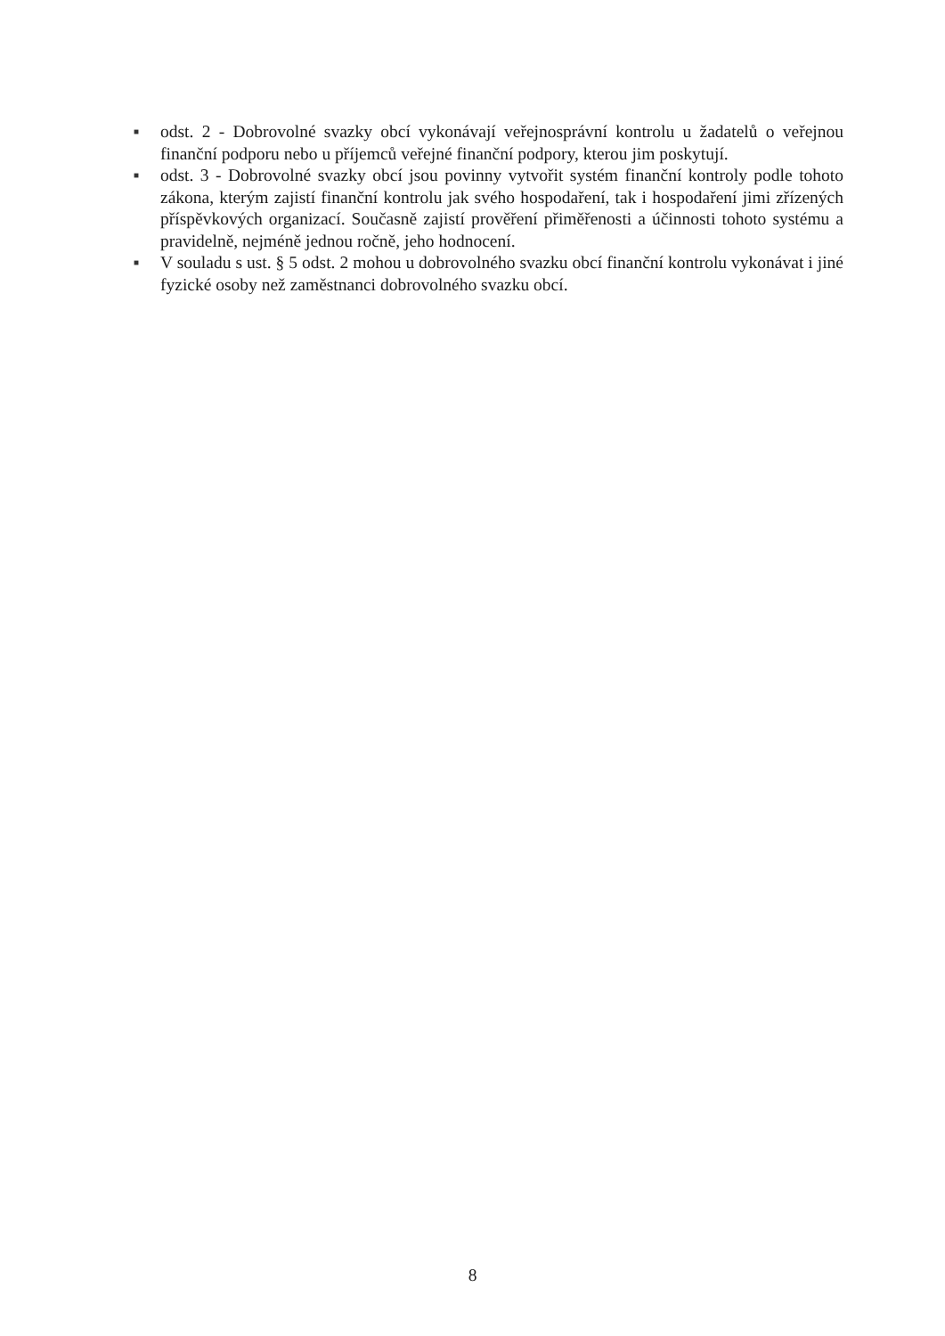■ odst. 2 - Dobrovolné svazky obcí vykonávají veřejnosprávní kontrolu u žadatelů o veřejnou finanční podporu nebo u příjemců veřejné finanční podpory, kterou jim poskytují.
■ odst. 3 - Dobrovolné svazky obcí jsou povinny vytvořit systém finanční kontroly podle tohoto zákona, kterým zajistí finanční kontrolu jak svého hospodaření, tak i hospodaření jimi zřízených příspěvkových organizací. Současně zajistí prověření přiměřenosti a účinnosti tohoto systému a pravidelně, nejméně jednou ročně, jeho hodnocení.
■ V souladu s ust. § 5 odst. 2 mohou u dobrovolného svazku obcí finanční kontrolu vykonávat i jiné fyzické osoby než zaměstnanci dobrovolného svazku obcí.
8